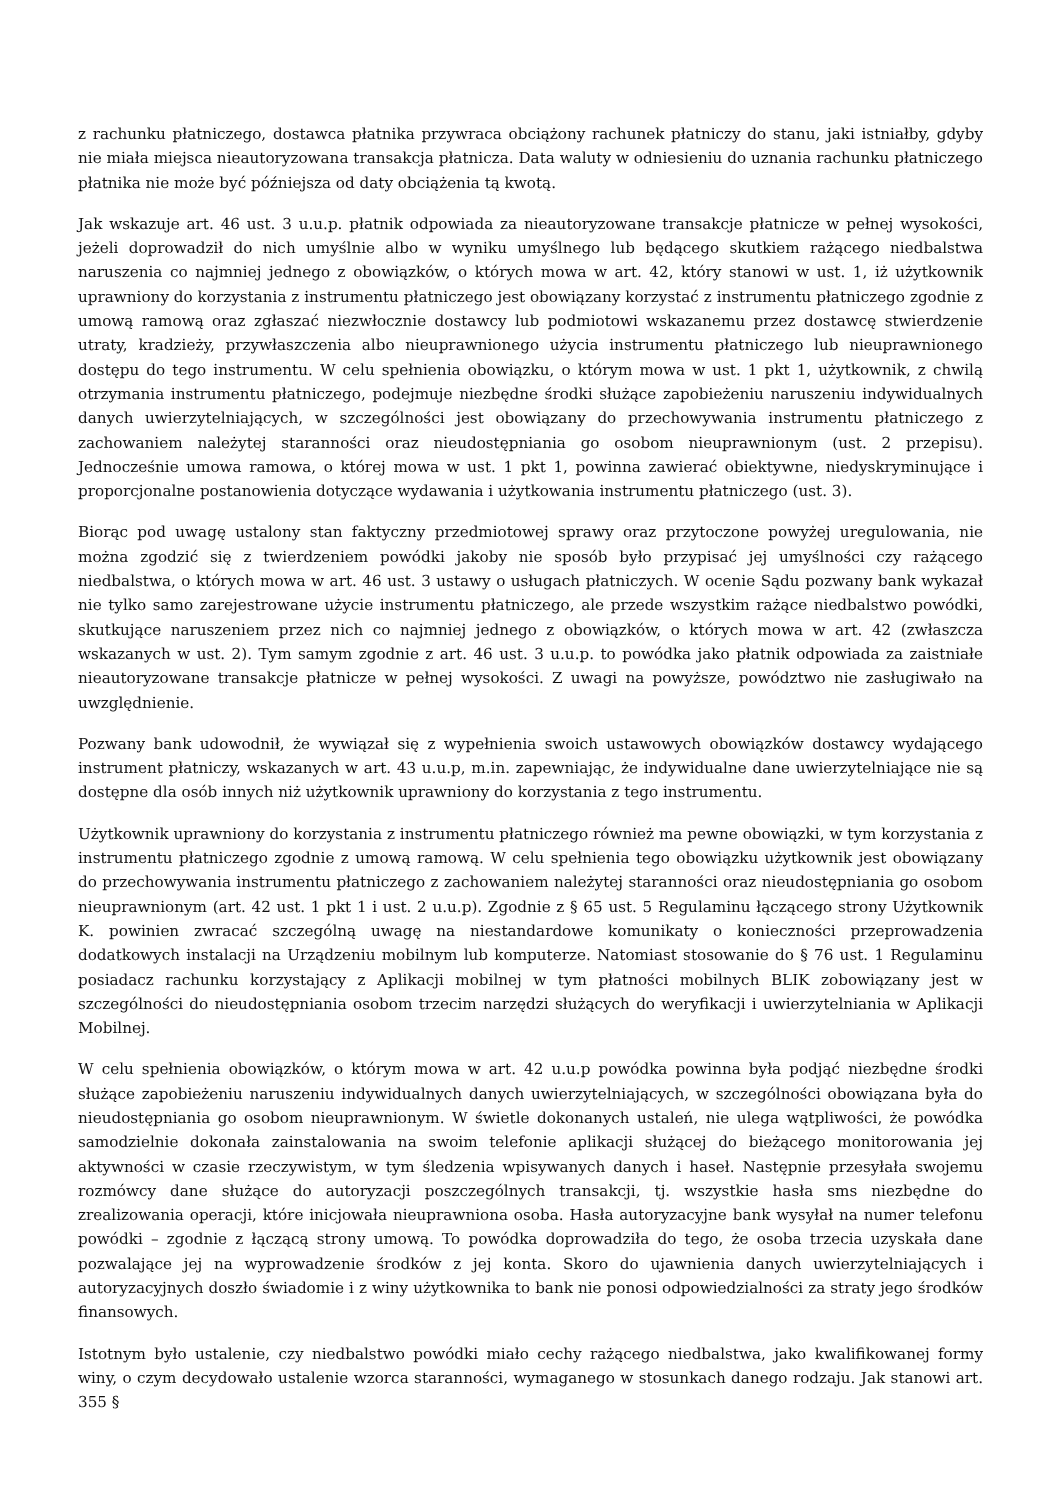z rachunku płatniczego, dostawca płatnika przywraca obciążony rachunek płatniczy do stanu, jaki istniałby, gdyby nie miała miejsca nieautoryzowana transakcja płatnicza. Data waluty w odniesieniu do uznania rachunku płatniczego płatnika nie może być późniejsza od daty obciążenia tą kwotą.
Jak wskazuje art. 46 ust. 3 u.u.p. płatnik odpowiada za nieautoryzowane transakcje płatnicze w pełnej wysokości, jeżeli doprowadził do nich umyślnie albo w wyniku umyślnego lub będącego skutkiem rażącego niedbalstwa naruszenia co najmniej jednego z obowiązków, o których mowa w art. 42, który stanowi w ust. 1, iż użytkownik uprawniony do korzystania z instrumentu płatniczego jest obowiązany korzystać z instrumentu płatniczego zgodnie z umową ramową oraz zgłaszać niezwłocznie dostawcy lub podmiotowi wskazanemu przez dostawcę stwierdzenie utraty, kradzieży, przywłaszczenia albo nieuprawnionego użycia instrumentu płatniczego lub nieuprawnionego dostępu do tego instrumentu. W celu spełnienia obowiązku, o którym mowa w ust. 1 pkt 1, użytkownik, z chwilą otrzymania instrumentu płatniczego, podejmuje niezbędne środki służące zapobieżeniu naruszeniu indywidualnych danych uwierzytelniających, w szczególności jest obowiązany do przechowywania instrumentu płatniczego z zachowaniem należytej staranności oraz nieudostępniania go osobom nieuprawnionym (ust. 2 przepisu). Jednocześnie umowa ramowa, o której mowa w ust. 1 pkt 1, powinna zawierać obiektywne, niedyskryminujące i proporcjonalne postanowienia dotyczące wydawania i użytkowania instrumentu płatniczego (ust. 3).
Biorąc pod uwagę ustalony stan faktyczny przedmiotowej sprawy oraz przytoczone powyżej uregulowania, nie można zgodzić się z twierdzeniem powódki jakoby nie sposób było przypisać jej umyślności czy rażącego niedbalstwa, o których mowa w art. 46 ust. 3 ustawy o usługach płatniczych. W ocenie Sądu pozwany bank wykazał nie tylko samo zarejestrowane użycie instrumentu płatniczego, ale przede wszystkim rażące niedbalstwo powódki, skutkujące naruszeniem przez nich co najmniej jednego z obowiązków, o których mowa w art. 42 (zwłaszcza wskazanych w ust. 2). Tym samym zgodnie z art. 46 ust. 3 u.u.p. to powódka jako płatnik odpowiada za zaistniałe nieautoryzowane transakcje płatnicze w pełnej wysokości. Z uwagi na powyższe, powództwo nie zasługiwało na uwzględnienie.
Pozwany bank udowodnił, że wywiązał się z wypełnienia swoich ustawowych obowiązków dostawcy wydającego instrument płatniczy, wskazanych w art. 43 u.u.p, m.in. zapewniając, że indywidualne dane uwierzytelniające nie są dostępne dla osób innych niż użytkownik uprawniony do korzystania z tego instrumentu.
Użytkownik uprawniony do korzystania z instrumentu płatniczego również ma pewne obowiązki, w tym korzystania z instrumentu płatniczego zgodnie z umową ramową. W celu spełnienia tego obowiązku użytkownik jest obowiązany do przechowywania instrumentu płatniczego z zachowaniem należytej staranności oraz nieudostępniania go osobom nieuprawnionym (art. 42 ust. 1 pkt 1 i ust. 2 u.u.p). Zgodnie z § 65 ust. 5 Regulaminu łączącego strony Użytkownik K. powinien zwracać szczególną uwagę na niestandardowe komunikaty o konieczności przeprowadzenia dodatkowych instalacji na Urządzeniu mobilnym lub komputerze. Natomiast stosowanie do § 76 ust. 1 Regulaminu posiadacz rachunku korzystający z Aplikacji mobilnej w tym płatności mobilnych BLIK zobowiązany jest w szczególności do nieudostępniania osobom trzecim narzędzi służących do weryfikacji i uwierzytelniania w Aplikacji Mobilnej.
W celu spełnienia obowiązków, o którym mowa w art. 42 u.u.p powódka powinna była podjąć niezbędne środki służące zapobieżeniu naruszeniu indywidualnych danych uwierzytelniających, w szczególności obowiązana była do nieudostępniania go osobom nieuprawnionym. W świetle dokonanych ustaleń, nie ulega wątpliwości, że powódka samodzielnie dokonała zainstalowania na swoim telefonie aplikacji służącej do bieżącego monitorowania jej aktywności w czasie rzeczywistym, w tym śledzenia wpisywanych danych i haseł. Następnie przesyłała swojemu rozmówcy dane służące do autoryzacji poszczególnych transakcji, tj. wszystkie hasła sms niezbędne do zrealizowania operacji, które inicjowała nieuprawniona osoba. Hasła autoryzacyjne bank wysyłał na numer telefonu powódki – zgodnie z łączącą strony umową. To powódka doprowadziła do tego, że osoba trzecia uzyskała dane pozwalające jej na wyprowadzenie środków z jej konta. Skoro do ujawnienia danych uwierzytelniających i autoryzacyjnych doszło świadomie i z winy użytkownika to bank nie ponosi odpowiedzialności za straty jego środków finansowych.
Istotnym było ustalenie, czy niedbalstwo powódki miało cechy rażącego niedbalstwa, jako kwalifikowanej formy winy, o czym decydowało ustalenie wzorca staranności, wymaganego w stosunkach danego rodzaju. Jak stanowi art. 355 §